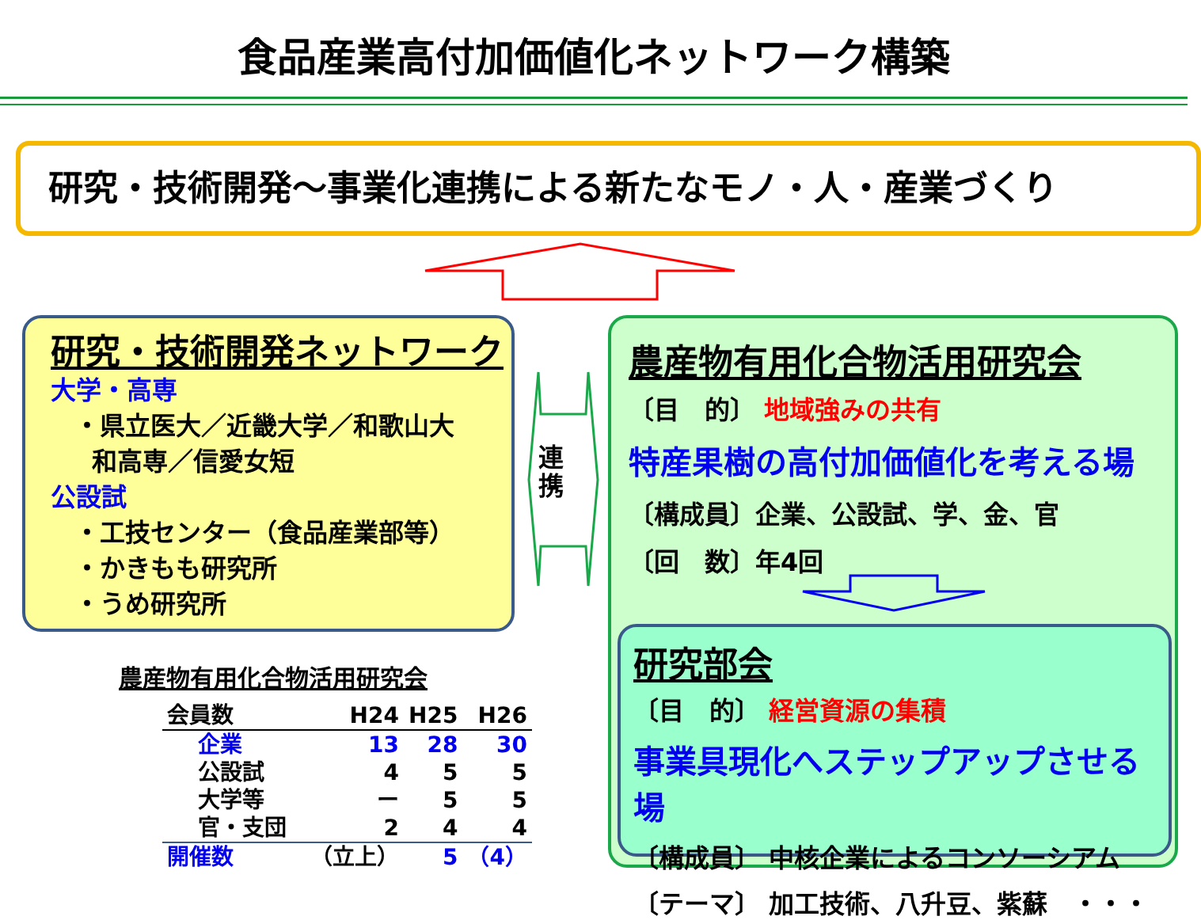食品産業高付加価値化ネットワーク構築
研究・技術開発～事業化連携による新たなモノ・人・産業づくり
研究・技術開発ネットワーク
大学・高専
・県立医大／近畿大学／和歌山大
和高専／信愛女短
公設試
・工技センター（食品産業部等）
・かきもも研究所
・うめ研究所
連携
農産物有用化合物活用研究会
〔目　的〕 地域強みの共有
特産果樹の高付加価値化を考える場
〔構成員〕企業、公設試、学、金、官
〔回　数〕年4回
研究部会
〔目　的〕 経営資源の集積
事業具現化へステップアップさせる場
〔構成員〕 中核企業によるコンソーシアム
〔テーマ〕 加工技術、八升豆、紫蘇　・・・
農産物有用化合物活用研究会
| 会員数 | H24 | H25 | H26 |
| --- | --- | --- | --- |
| 企業 | 13 | 28 | 30 |
| 公設試 | 4 | 5 | 5 |
| 大学等 | ー | 5 | 5 |
| 官・支団 | 2 | 4 | 4 |
| 開催数 | （立上） | 5 | （4） |